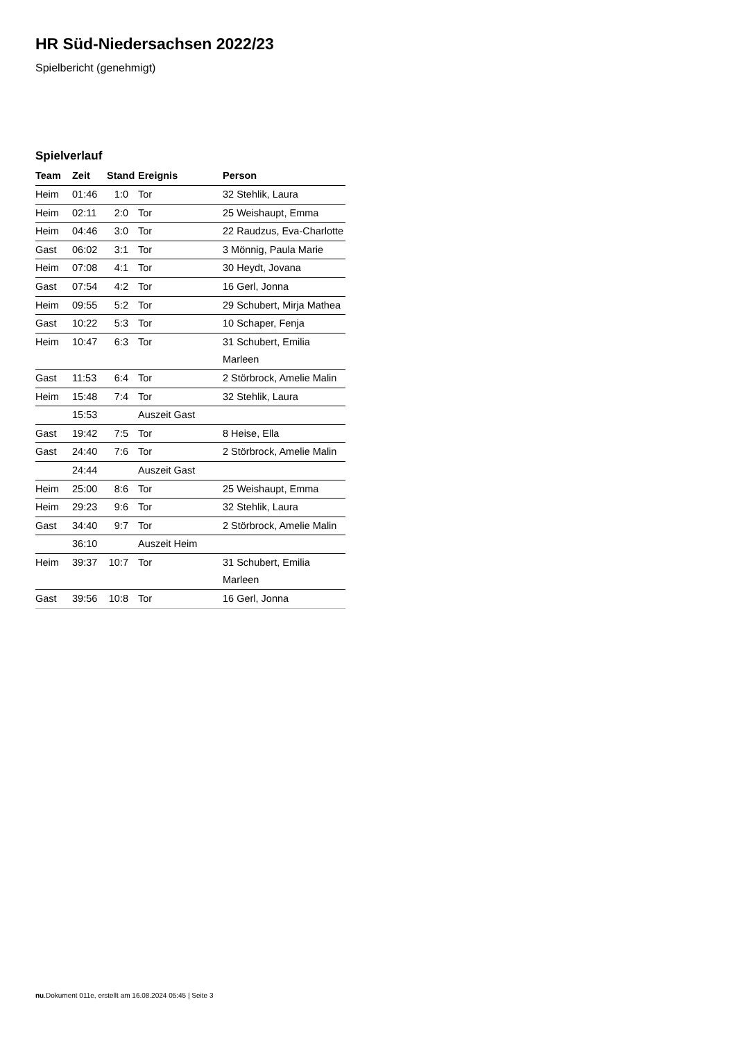HR Süd-Niedersachsen 2022/23
Spielbericht (genehmigt)
Spielverlauf
| Team | Zeit | Stand | Ereignis | Person |
| --- | --- | --- | --- | --- |
| Heim | 01:46 | 1:0 | Tor | 32 Stehlik, Laura |
| Heim | 02:11 | 2:0 | Tor | 25 Weishaupt, Emma |
| Heim | 04:46 | 3:0 | Tor | 22 Raudzus, Eva-Charlotte |
| Gast | 06:02 | 3:1 | Tor | 3 Mönnig, Paula Marie |
| Heim | 07:08 | 4:1 | Tor | 30 Heydt, Jovana |
| Gast | 07:54 | 4:2 | Tor | 16 Gerl, Jonna |
| Heim | 09:55 | 5:2 | Tor | 29 Schubert, Mirja Mathea |
| Gast | 10:22 | 5:3 | Tor | 10 Schaper, Fenja |
| Heim | 10:47 | 6:3 | Tor | 31 Schubert, Emilia Marleen |
| Gast | 11:53 | 6:4 | Tor | 2 Störbrock, Amelie Malin |
| Heim | 15:48 | 7:4 | Tor | 32 Stehlik, Laura |
| | 15:53 | | Auszeit Gast | |
| Gast | 19:42 | 7:5 | Tor | 8 Heise, Ella |
| Gast | 24:40 | 7:6 | Tor | 2 Störbrock, Amelie Malin |
| | 24:44 | | Auszeit Gast | |
| Heim | 25:00 | 8:6 | Tor | 25 Weishaupt, Emma |
| Heim | 29:23 | 9:6 | Tor | 32 Stehlik, Laura |
| Gast | 34:40 | 9:7 | Tor | 2 Störbrock, Amelie Malin |
| | 36:10 | | Auszeit Heim | |
| Heim | 39:37 | 10:7 | Tor | 31 Schubert, Emilia Marleen |
| Gast | 39:56 | 10:8 | Tor | 16 Gerl, Jonna |
nu.Dokument 011e, erstellt am 16.08.2024 05:45 | Seite 3